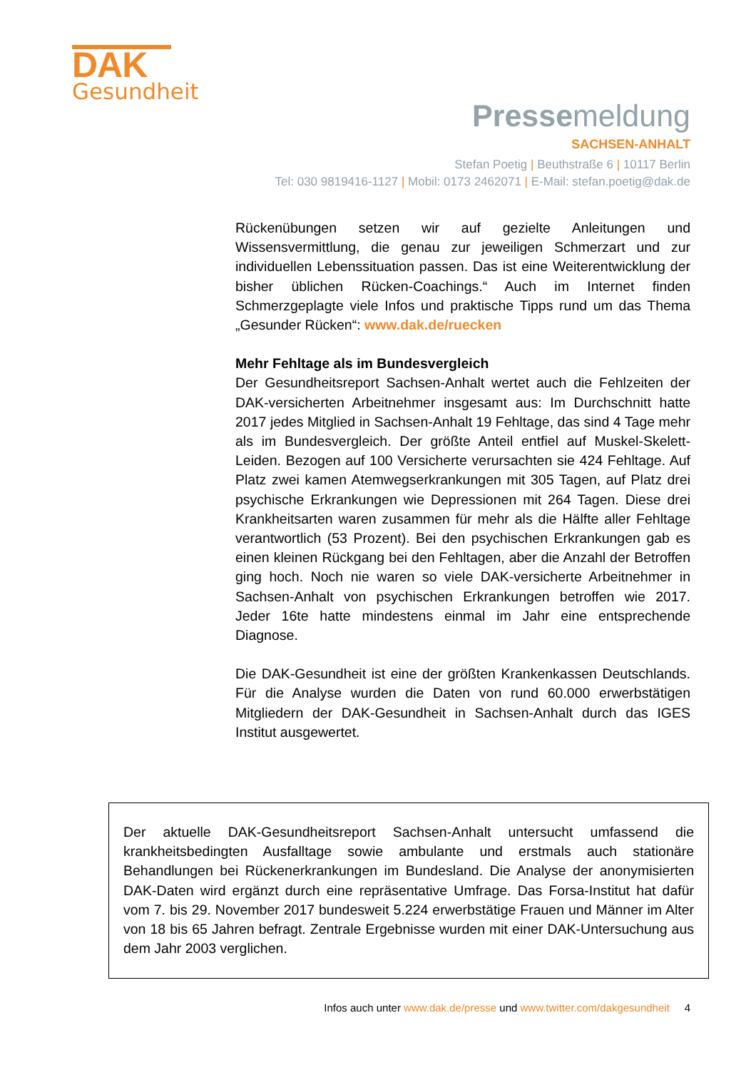DAK
Gesundheit
Pressemeldung
SACHSEN-ANHALT
Stefan Poetig | Beuthstraße 6 | 10117 Berlin
Tel: 030 9819416-1127 | Mobil: 0173 2462071 | E-Mail: stefan.poetig@dak.de
Rückenübungen setzen wir auf gezielte Anleitungen und Wissensvermittlung, die genau zur jeweiligen Schmerzart und zur individuellen Lebenssituation passen. Das ist eine Weiterentwicklung der bisher üblichen Rücken-Coachings.“ Auch im Internet finden Schmerzgeplagte viele Infos und praktische Tipps rund um das Thema „Gesunder Rücken“: www.dak.de/ruecken
Mehr Fehltage als im Bundesvergleich
Der Gesundheitsreport Sachsen-Anhalt wertet auch die Fehlzeiten der DAK-versicherten Arbeitnehmer insgesamt aus: Im Durchschnitt hatte 2017 jedes Mitglied in Sachsen-Anhalt 19 Fehltage, das sind 4 Tage mehr als im Bundesvergleich. Der größte Anteil entfiel auf Muskel-Skelett-Leiden. Bezogen auf 100 Versicherte verursachten sie 424 Fehltage. Auf Platz zwei kamen Atemwegserkrankungen mit 305 Tagen, auf Platz drei psychische Erkrankungen wie Depressionen mit 264 Tagen. Diese drei Krankheitsarten waren zusammen für mehr als die Hälfte aller Fehltage verantwortlich (53 Prozent). Bei den psychischen Erkrankungen gab es einen kleinen Rückgang bei den Fehltagen, aber die Anzahl der Betroffen ging hoch. Noch nie waren so viele DAK-versicherte Arbeitnehmer in Sachsen-Anhalt von psychischen Erkrankungen betroffen wie 2017. Jeder 16te hatte mindestens einmal im Jahr eine entsprechende Diagnose.
Die DAK-Gesundheit ist eine der größten Krankenkassen Deutschlands. Für die Analyse wurden die Daten von rund 60.000 erwerbstätigen Mitgliedern der DAK-Gesundheit in Sachsen-Anhalt durch das IGES Institut ausgewertet.
Der aktuelle DAK-Gesundheitsreport Sachsen-Anhalt untersucht umfassend die krankheitsbedingten Ausfalltage sowie ambulante und erstmals auch stationäre Behandlungen bei Rückenerkrankungen im Bundesland. Die Analyse der anonymisierten DAK-Daten wird ergänzt durch eine repräsentative Umfrage. Das Forsa-Institut hat dafür vom 7. bis 29. November 2017 bundesweit 5.224 erwerbstätige Frauen und Männer im Alter von 18 bis 65 Jahren befragt. Zentrale Ergebnisse wurden mit einer DAK-Untersuchung aus dem Jahr 2003 verglichen.
Infos auch unter www.dak.de/presse und www.twitter.com/dakgesundheit 4